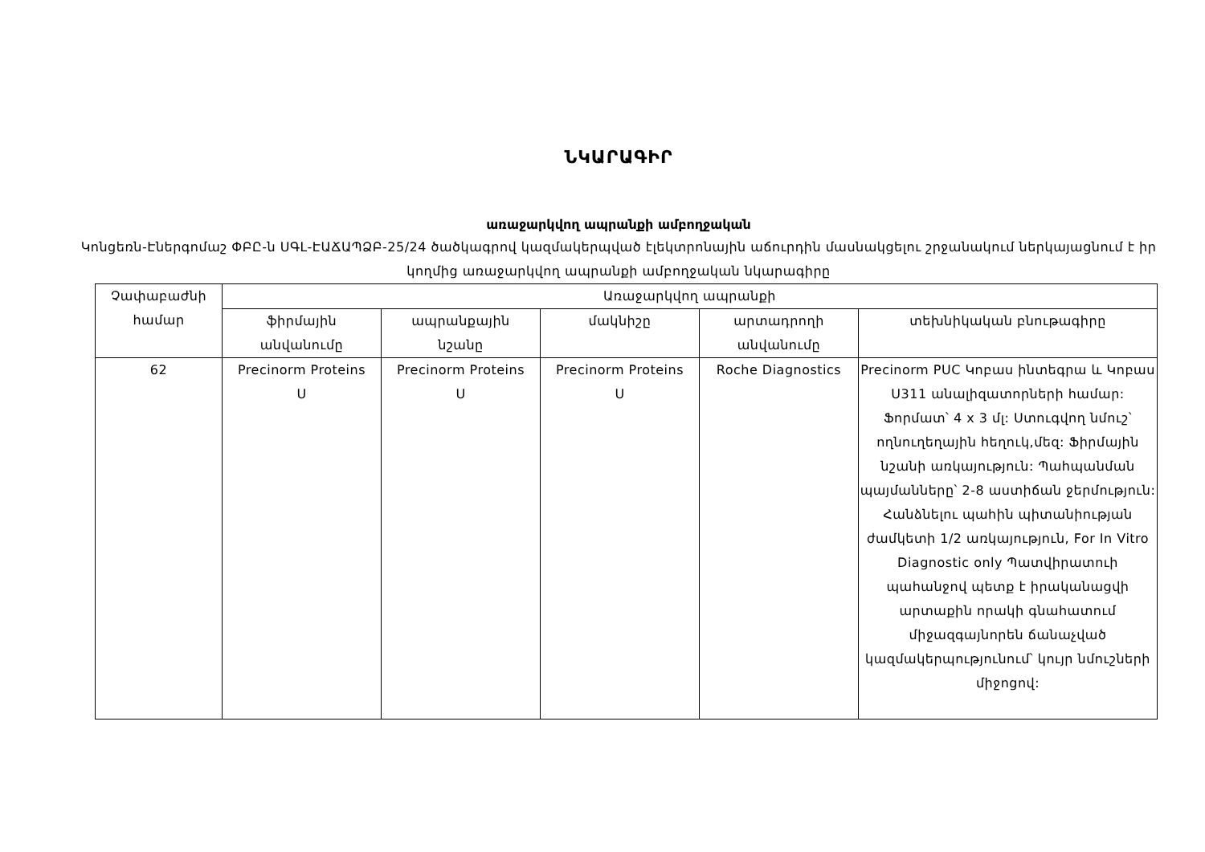ՆԿԱՐԱԳԻՐ
առաջարկվող ապրանքի ամբողջական
Կոնցեռն-Էներգոմաշ ՓԲԸ-ն ՍԳԼ-ԷԱՃԱՊՁԲ-25/24 ծածկագրով կազմակերպված էլեկտրոնային աճուրդին մասնակցելու շրջանակում ներկայացնում է իր կողմից առաջարկվող ապրանքի ամբողջական նկարագիրը
| Չափաբաժնի համար | Առաջարկվող ապրանքի | | | | |
| --- | --- | --- | --- | --- | --- |
| | ֆիրմային անվանումը | ապրանքային նշանը | մակնիշը | արտադրողի անվանումը | տեխնիկական բնութագիրը |
| 62 | Precinorm Proteins U | Precinorm Proteins U | Precinorm Proteins U | Roche Diagnostics | Precinorm PUC Կոբաս ինտեգրա և Կոբաս Ս311 անալիզատորների համար: Ֆորմատ՝ 4 x 3 մլ: Ստուգվող նմուշ՝ ողնուղեղային հեղուկ,մեզ: Ֆիրմային նշանի առկայություն: Պահպանման պայմանները՝ 2-8 աստիճան ջերմություն: Հանձնելու պահին պիտանիության ժամկետի 1/2 առկայություն, For In Vitro Diagnostic only Պատվիրատուի պահանջով պետք է իրականացվի արտաքին որակի գնահատում միջազգայնորեն ճանաչված կազմակերպությունում՝ կույր նմուշների միջոցով: |